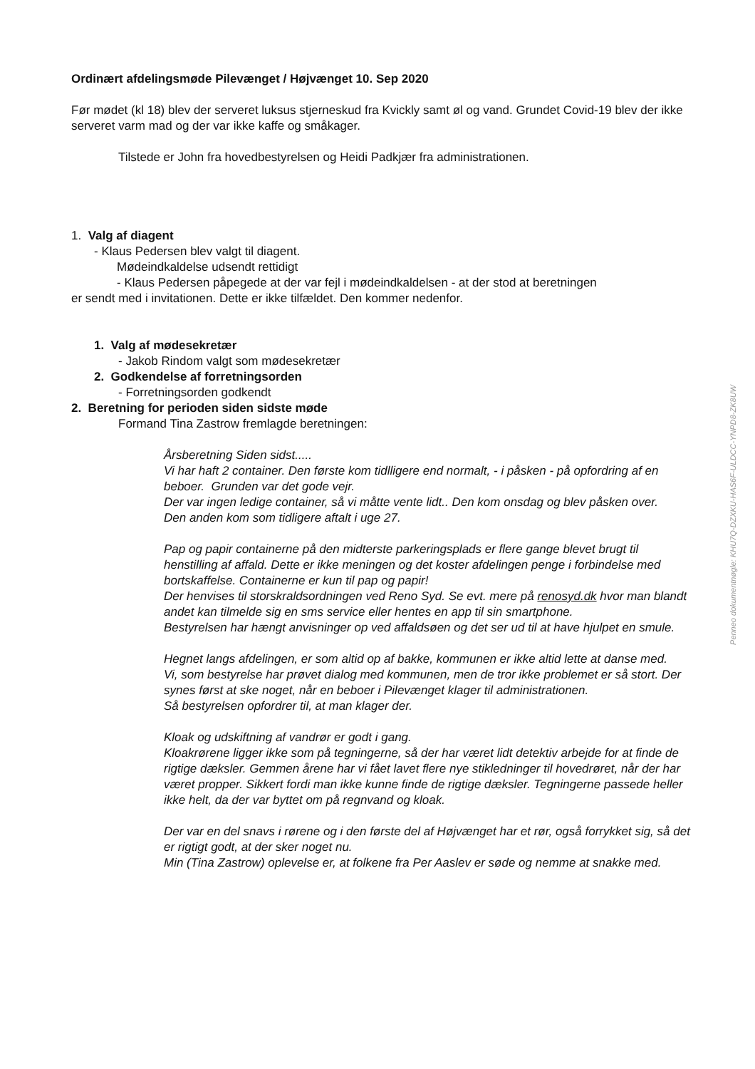Ordinært afdelingsmøde Pilevænget / Højvænget 10. Sep 2020
Før mødet (kl 18) blev der serveret luksus stjerneskud fra Kvickly samt øl og vand. Grundet Covid-19 blev der ikke serveret varm mad og der var ikke kaffe og småkager.
Tilstede er John fra hovedbestyrelsen og Heidi Padkjær fra administrationen.
1. Valg af diagent
- Klaus Pedersen blev valgt til diagent.
Mødeindkaldelse udsendt rettidigt
- Klaus Pedersen påpegede at der var fejl i mødeindkaldelsen - at der stod at beretningen
er sendt med i invitationen. Dette er ikke tilfældet. Den kommer nedenfor.
1. Valg af mødesekretær
- Jakob Rindom valgt som mødesekretær
2. Godkendelse af forretningsorden
- Forretningsorden godkendt
2. Beretning for perioden siden sidste møde
Formand Tina Zastrow fremlagde beretningen:
Årsberetning Siden sidst.....
Vi har haft 2 container. Den første kom tidlligere end normalt, - i påsken - på opfordring af en beboer. Grunden var det gode vejr.
Der var ingen ledige container, så vi måtte vente lidt.. Den kom onsdag og blev påsken over.
Den anden kom som tidligere aftalt i uge 27.
Pap og papir containerne på den midterste parkeringsplads er flere gange blevet brugt til henstilling af affald. Dette er ikke meningen og det koster afdelingen penge i forbindelse med bortskaffelse. Containerne er kun til pap og papir!
Der henvises til storskraldsordningen ved Reno Syd. Se evt. mere på renosyd.dk hvor man blandt andet kan tilmelde sig en sms service eller hentes en app til sin smartphone.
Bestyrelsen har hængt anvisninger op ved affaldsøen og det ser ud til at have hjulpet en smule.
Hegnet langs afdelingen, er som altid op af bakke, kommunen er ikke altid lette at danse med.
Vi, som bestyrelse har prøvet dialog med kommunen, men de tror ikke problemet er så stort. Der synes først at ske noget, når en beboer i Pilevænget klager til administrationen.
Så bestyrelsen opfordrer til, at man klager der.
Kloak og udskiftning af vandrør er godt i gang.
Kloakrørene ligger ikke som på tegningerne, så der har været lidt detektiv arbejde for at finde de rigtige dæksler. Gemmen årene har vi fået lavet flere nye stikledninger til hovedrøret, når der har været propper. Sikkert fordi man ikke kunne finde de rigtige dæksler. Tegningerne passede heller ikke helt, da der var byttet om på regnvand og kloak.
Der var en del snavs i rørene og i den første del af Højvænget har et rør, også forrykket sig, så det er rigtigt godt, at der sker noget nu.
Min (Tina Zastrow) oplevelse er, at folkene fra Per Aaslev er søde og nemme at snakke med.
Penneo dokumentnøgle: KHU7Q-DZXKU-HAS6F-ULDCC-YNPD8-ZK8UW